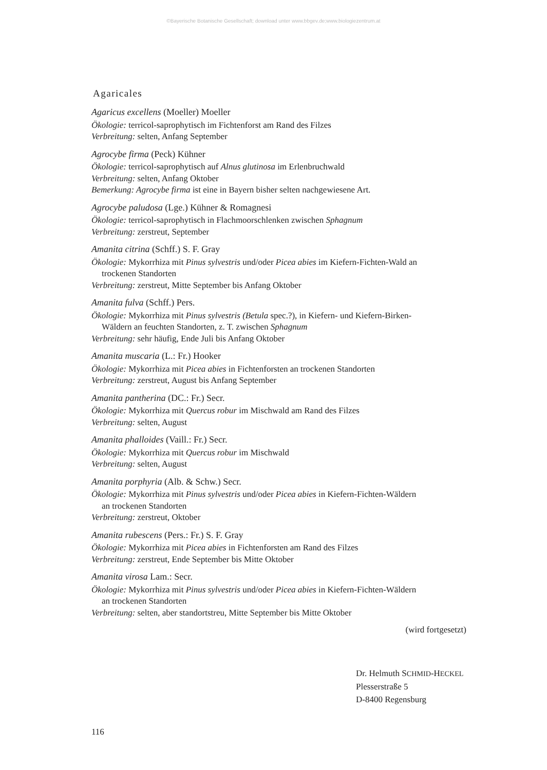©Bayerische Botanische Gesellschaft; download unter www.bbgev.de;www.biologiezentrum.at
Agaricales
Agaricus excellens (Moeller) Moeller
Ökologie: terricol-saprophytisch im Fichtenforst am Rand des Filzes
Verbreitung: selten, Anfang September
Agrocybe firma (Peck) Kühner
Ökologie: terricol-saprophytisch auf Alnus glutinosa im Erlenbruchwald
Verbreitung: selten, Anfang Oktober
Bemerkung: Agrocybe firma ist eine in Bayern bisher selten nachgewiesene Art.
Agrocybe paludosa (Lge.) Kühner & Romagnesi
Ökologie: terricol-saprophytisch in Flachmoorschlenken zwischen Sphagnum
Verbreitung: zerstreut, September
Amanita citrina (Schff.) S. F. Gray
Ökologie: Mykorrhiza mit Pinus sylvestris und/oder Picea abies im Kiefern-Fichten-Wald an
trockenen Standorten
Verbreitung: zerstreut, Mitte September bis Anfang Oktober
Amanita fulva (Schff.) Pers.
Ökologie: Mykorrhiza mit Pinus sylvestris (Betula spec.?), in Kiefern- und Kiefern-Birken-
Wäldern an feuchten Standorten, z. T. zwischen Sphagnum
Verbreitung: sehr häufig, Ende Juli bis Anfang Oktober
Amanita muscaria (L.: Fr.) Hooker
Ökologie: Mykorrhiza mit Picea abies in Fichtenforsten an trockenen Standorten
Verbreitung: zerstreut, August bis Anfang September
Amanita pantherina (DC.: Fr.) Secr.
Ökologie: Mykorrhiza mit Quercus robur im Mischwald am Rand des Filzes
Verbreitung: selten, August
Amanita phalloides (Vaill.: Fr.) Secr.
Ökologie: Mykorrhiza mit Quercus robur im Mischwald
Verbreitung: selten, August
Amanita porphyria (Alb. & Schw.) Secr.
Ökologie: Mykorrhiza mit Pinus sylvestris und/oder Picea abies in Kiefern-Fichten-Wäldern
an trockenen Standorten
Verbreitung: zerstreut, Oktober
Amanita rubescens (Pers.: Fr.) S. F. Gray
Ökologie: Mykorrhiza mit Picea abies in Fichtenforsten am Rand des Filzes
Verbreitung: zerstreut, Ende September bis Mitte Oktober
Amanita virosa Lam.: Secr.
Ökologie: Mykorrhiza mit Pinus sylvestris und/oder Picea abies in Kiefern-Fichten-Wäldern
an trockenen Standorten
Verbreitung: selten, aber standortstreu, Mitte September bis Mitte Oktober
(wird fortgesetzt)
Dr. Helmuth SCHMID-HECKEL
Plesserstraße 5
D-8400 Regensburg
116